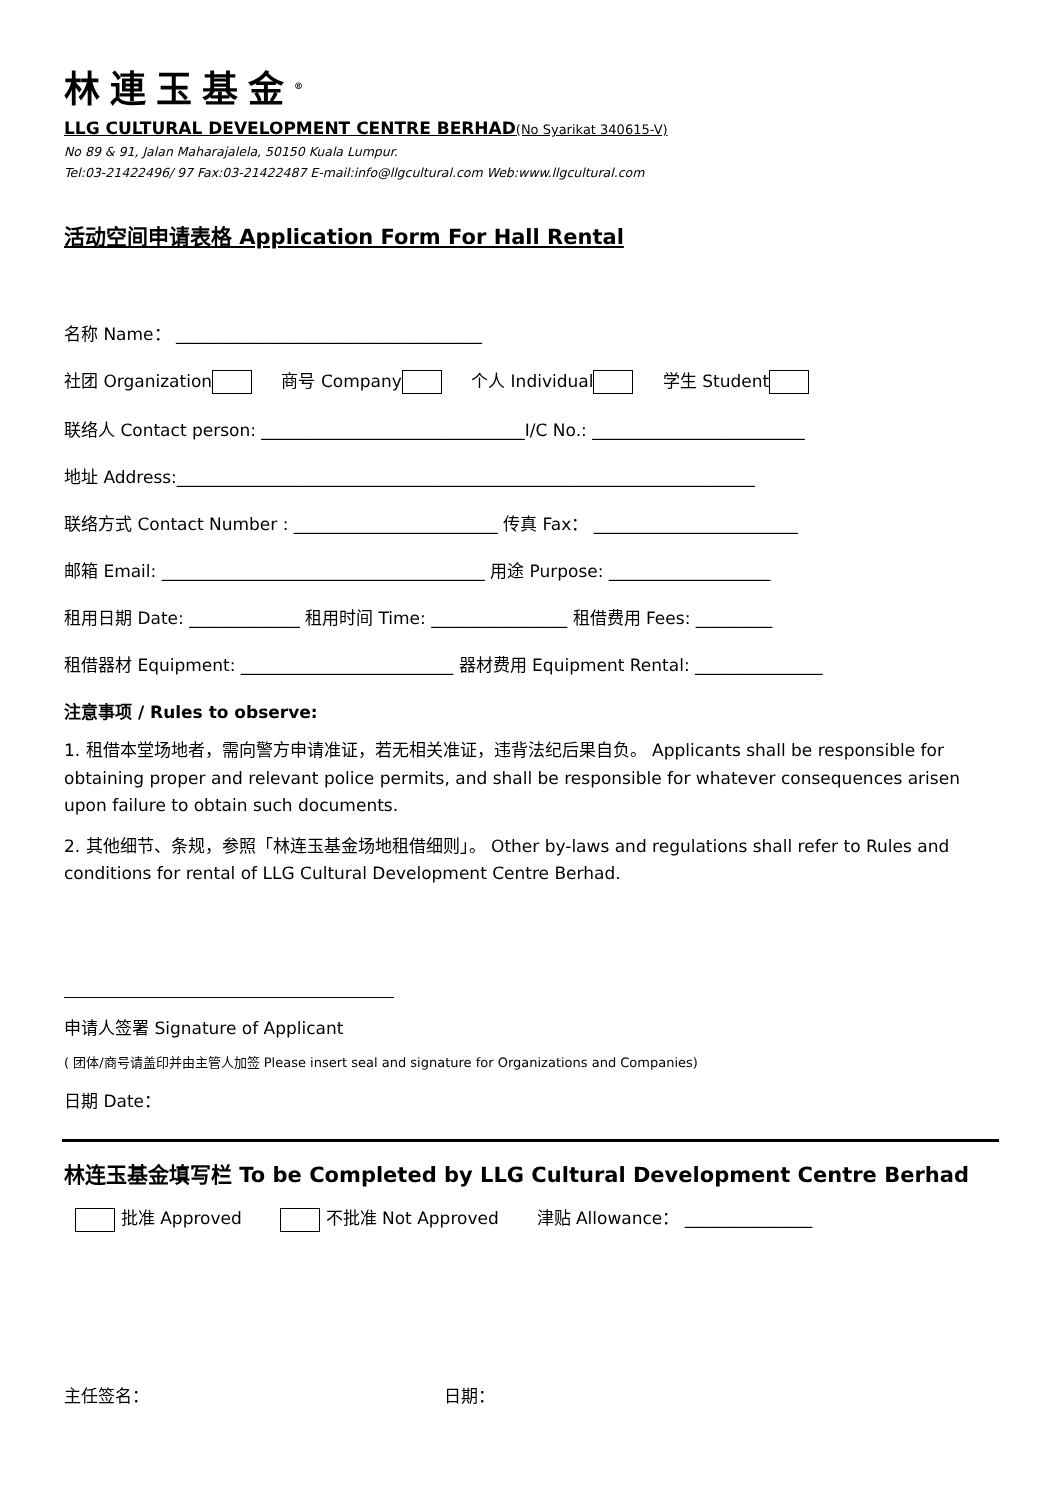林連玉基金<sup>®</sup>
LLG CULTURAL DEVELOPMENT CENTRE BERHAD(No Syarikat 340615-V)
No 89 & 91, Jalan Maharajalela, 50150 Kuala Lumpur.
Tel:03-21422496/ 97 Fax:03-21422487 E-mail:info@llgcultural.com Web:www.llgcultural.com
活动空间申请表格 Application Form For Hall Rental
名称 Name： ____________________________________
社团 Organization 商号 Company 个人 Individual 学生 Student
联络人 Contact person: _______________________________I/C No.: _________________________
地址 Address:____________________________________________________________________
联络方式 Contact Number : ________________________ 传真 Fax： ________________________
邮箱 Email: ______________________________________ 用途 Purpose: ___________________
租用日期 Date: _____________ 租用时间 Time: ________________ 租借费用 Fees: _________
租借器材 Equipment: _________________________ 器材费用 Equipment Rental: _______________
注意事项 / Rules to observe:
1. 租借本堂场地者，需向警方申请准证，若无相关准证，违背法纪后果自负。 Applicants shall be responsible for obtaining proper and relevant police permits, and shall be responsible for whatever consequences arisen upon failure to obtain such documents.
2. 其他细节、条规，参照「林连玉基金场地租借细则」。 Other by-laws and regulations shall refer to Rules and conditions for rental of LLG Cultural Development Centre Berhad.
申请人签署 Signature of Applicant
( 团体/商号请盖印并由主管人加签 Please insert seal and signature for Organizations and Companies)
日期 Date：
林连玉基金填写栏 To be Completed by LLG Cultural Development Centre Berhad
批准 Approved 不批准 Not Approved 津贴 Allowance： _______________
主任签名： 日期：